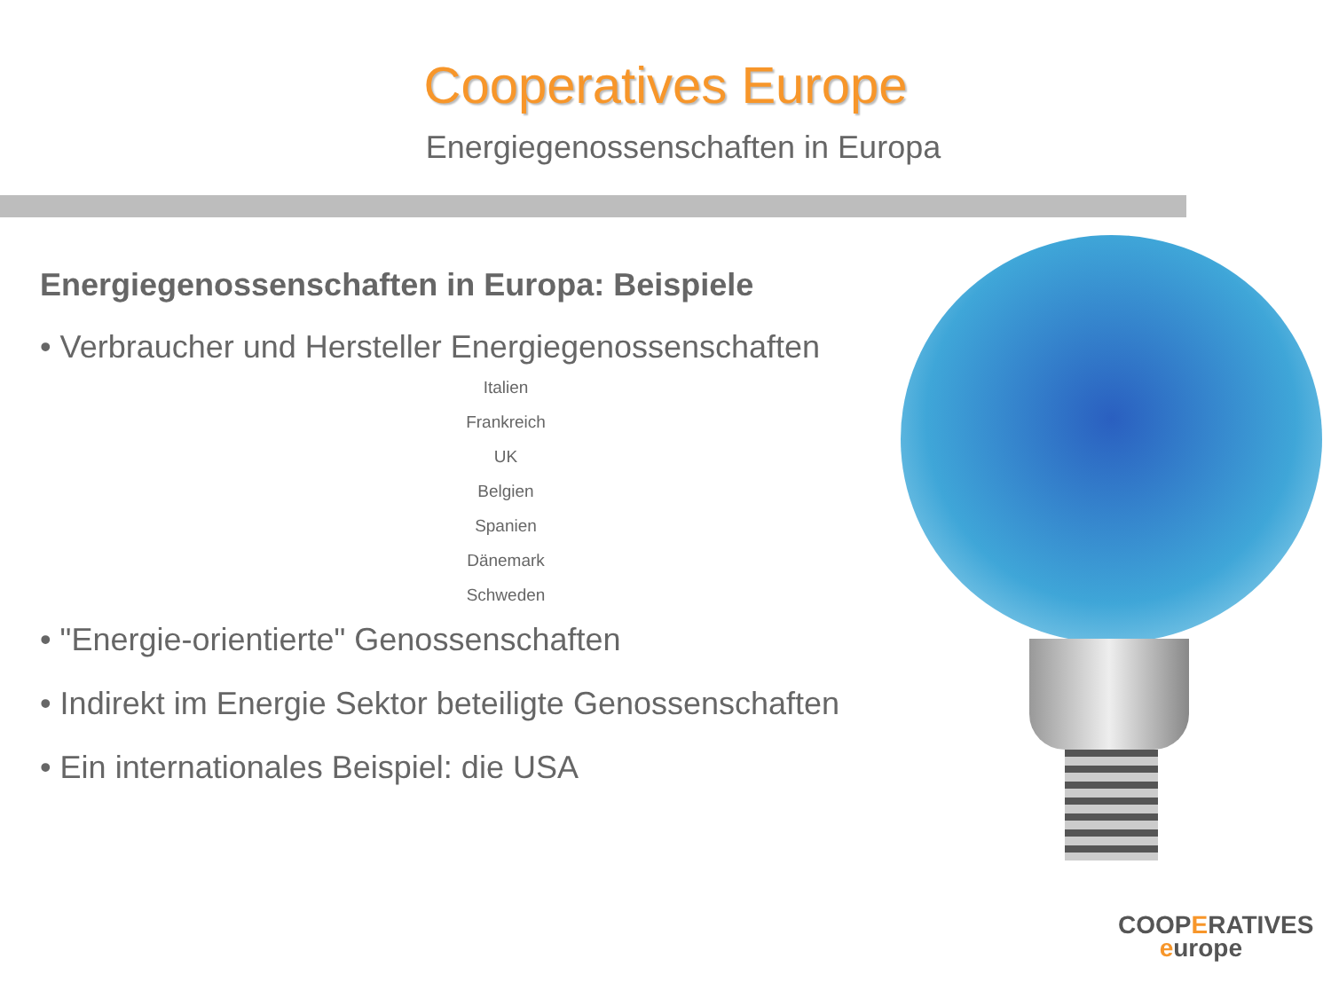Cooperatives Europe
Energiegenossenschaften in Europa
Energiegenossenschaften in Europa: Beispiele
• Verbraucher und Hersteller Energiegenossenschaften
Italien
Frankreich
UK
Belgien
Spanien
Dänemark
Schweden
• "Energie-orientierte" Genossenschaften
• Indirekt im Energie Sektor beteiligte Genossenschaften
• Ein internationales Beispiel: die USA
COOPERATIVES
europe